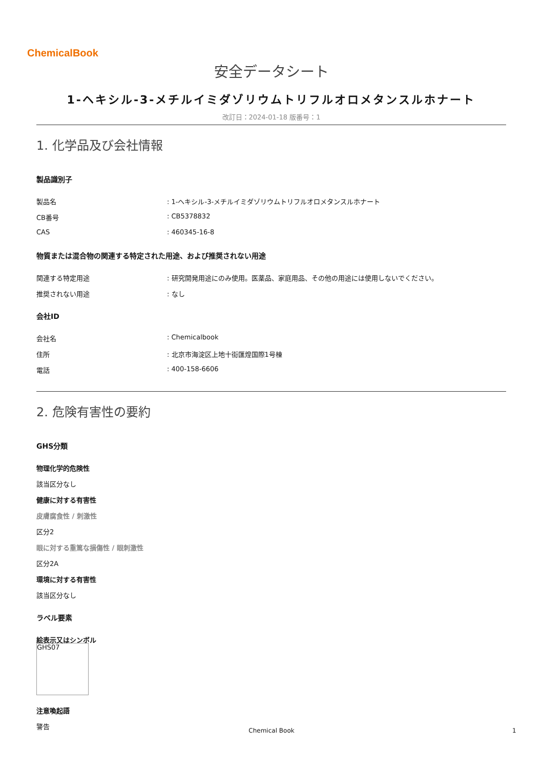ChemicalBook
安全データシート
1-ヘキシル-3-メチルイミダゾリウムトリフルオロメタンスルホナート
改訂日：2024-01-18 版番号：1
1. 化学品及び会社情報
製品識別子
製品名: 1-ヘキシル-3-メチルイミダゾリウムトリフルオロメタンスルホナート
CB番号: CB5378832
CAS: 460345-16-8
物質または混合物の関連する特定された用途、および推奨されない用途
関連する特定用途: 研究開発用途にのみ使用。医薬品、家庭用品、その他の用途には使用しないでください。
推奨されない用途: なし
会社ID
会社名: Chemicalbook
住所: 北京市海淀区上地十街匯煌国際1号棟
電話: 400-158-6606
2. 危険有害性の要約
GHS分類
物理化学的危険性
該当区分なし
健康に対する有害性
皮膚腐食性 / 刺激性
区分2
眼に対する重篤な損傷性 / 眼刺激性
区分2A
環境に対する有害性
該当区分なし
ラベル要素
絵表示又はシンボル
GHS07
注意喚起語
警告
Chemical Book 1